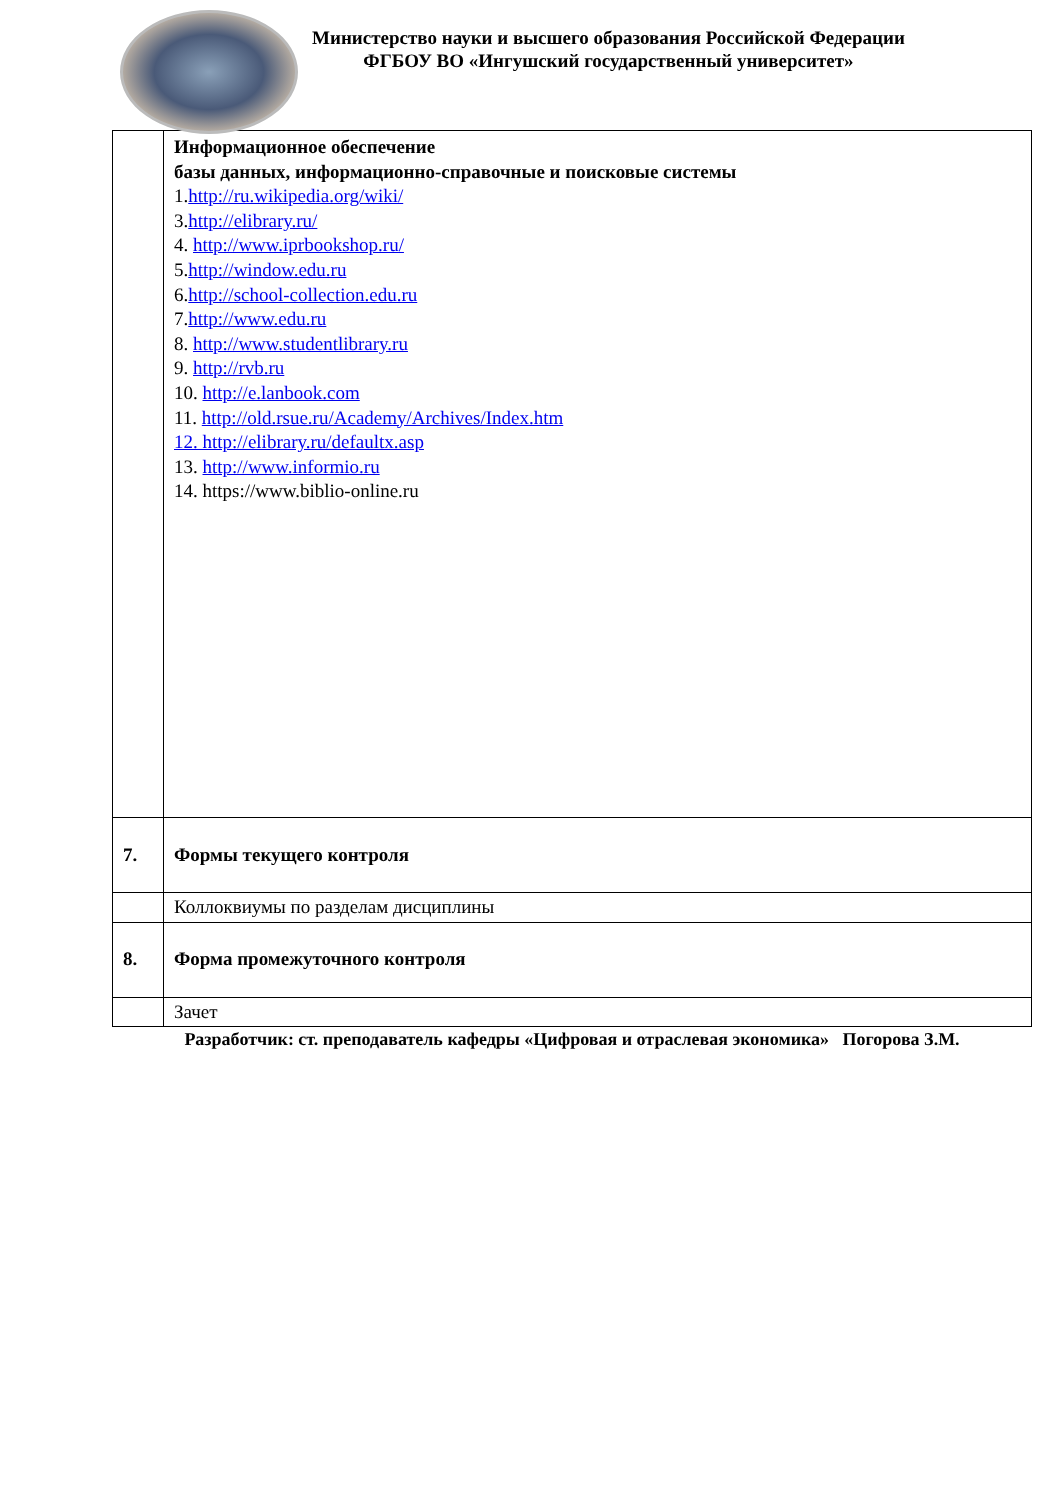Министерство науки и высшего образования Российской Федерации
ФГБОУ ВО «Ингушский государственный университет»
| | Информационное обеспечение базы данных, информационно-справочные и поисковые системы 1. http://ru.wikipedia.org/wiki/ 3. http://elibrary.ru/ 4. http://www.iprbookshop.ru/ 5. http://window.edu.ru 6. http://school-collection.edu.ru 7. http://www.edu.ru 8. http://www.studentlibrary.ru 9. http://rvb.ru 10. http://e.lanbook.com 11. http://old.rsue.ru/Academy/Archives/Index.htm 12. http://elibrary.ru/defaultx.asp 13. http://www.informio.ru 14. https://www.biblio-online.ru |
| 7. | Формы текущего контроля |
| | Коллоквиумы по разделам дисциплины |
| 8. | Форма промежуточного контроля |
| | Зачет |
Разработчик: ст. преподаватель кафедры «Цифровая и отраслевая экономика» Погорова З.М.